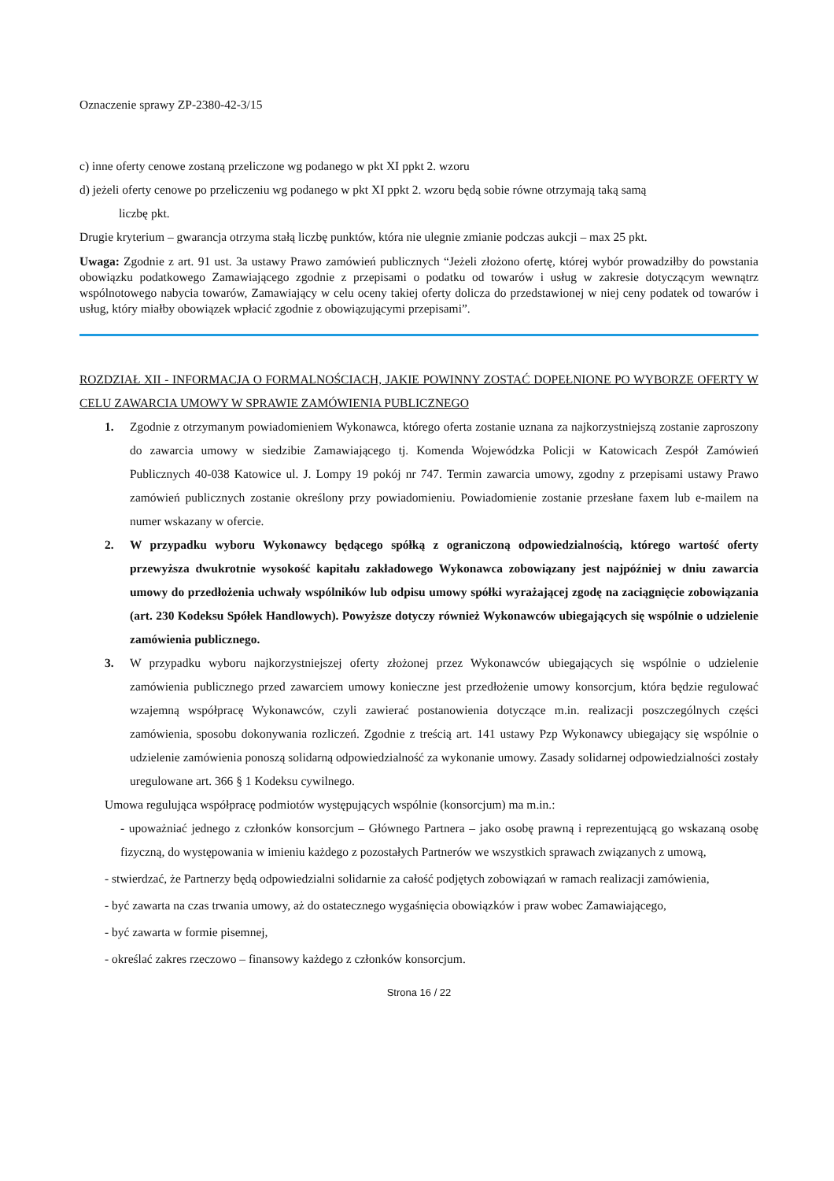Oznaczenie sprawy ZP-2380-42-3/15
c) inne oferty cenowe zostaną przeliczone wg podanego w pkt XI ppkt 2. wzoru
d) jeżeli oferty cenowe po przeliczeniu wg podanego w pkt XI ppkt 2. wzoru będą sobie równe otrzymają taką samą
liczbę pkt.
Drugie kryterium – gwarancja otrzyma stałą liczbę punktów, która nie ulegnie zmianie podczas aukcji – max 25 pkt.
Uwaga: Zgodnie z art. 91 ust. 3a ustawy Prawo zamówień publicznych “Jeżeli złożono ofertę, której wybór prowadziłby do powstania obowiązku podatkowego Zamawiającego zgodnie z przepisami o podatku od towarów i usług w zakresie dotyczącym wewnątrz wspólnotowego nabycia towarów, Zamawiający w celu oceny takiej oferty dolicza do przedstawionej w niej ceny podatek od towarów i usług, który miałby obowiązek wpłacić zgodnie z obowiązującymi przepisami”.
ROZDZIAŁ XII - INFORMACJA O FORMALNOŚCIACH, JAKIE POWINNY ZOSTAĆ DOPEŁNIONE PO WYBORZE OFERTY W CELU ZAWARCIA UMOWY W SPRAWIE ZAMÓWIENIA PUBLICZNEGO
1. Zgodnie z otrzymanym powiadomieniem Wykonawca, którego oferta zostanie uznana za najkorzystniejszą zostanie zaproszony do zawarcia umowy w siedzibie Zamawiającego tj. Komenda Wojewódzka Policji w Katowicach Zespół Zamówień Publicznych 40-038 Katowice ul. J. Lompy 19 pokój nr 747. Termin zawarcia umowy, zgodny z przepisami ustawy Prawo zamówień publicznych zostanie określony przy powiadomieniu. Powiadomienie zostanie przesłane faxem lub e-mailem na numer wskazany w ofercie.
2. W przypadku wyboru Wykonawcy będącego spółką z ograniczoną odpowiedzialnością, którego wartość oferty przewyższa dwukrotnie wysokość kapitału zakładowego Wykonawca zobowiązany jest najpóźniej w dniu zawarcia umowy do przedłożenia uchwały wspólników lub odpisu umowy spółki wyrażającej zgodę na zaciągnięcie zobowiązania (art. 230 Kodeksu Spółek Handlowych). Powyższe dotyczy również Wykonawców ubiegających się wspólnie o udzielenie zamówienia publicznego.
3. W przypadku wyboru najkorzystniejszej oferty złożonej przez Wykonawców ubiegających się wspólnie o udzielenie zamówienia publicznego przed zawarciem umowy konieczne jest przedłożenie umowy konsorcjum, która będzie regulować wzajemną współpracę Wykonawców, czyli zawierać postanowienia dotyczące m.in. realizacji poszczególnych części zamówienia, sposobu dokonywania rozliczeń. Zgodnie z treścią art. 141 ustawy Pzp Wykonawcy ubiegający się wspólnie o udzielenie zamówienia ponoszą solidarną odpowiedzialność za wykonanie umowy. Zasady solidarnej odpowiedzialności zostały uregulowane art. 366 § 1 Kodeksu cywilnego.
Umowa regulująca współpracę podmiotów występujących wspólnie (konsorcjum) ma m.in.:
- upoważniać jednego z członków konsorcjum – Głównego Partnera – jako osobę prawną i reprezentującą go wskazaną osobę fizyczną, do występowania w imieniu każdego z pozostałych Partnerów we wszystkich sprawach związanych z umową,
- stwierdzać, że Partnerzy będą odpowiedzialni solidarnie za całość podjętych zobowiązań w ramach realizacji zamówienia,
- być zawarta na czas trwania umowy, aż do ostatecznego wygaśnięcia obowiązków i praw wobec Zamawiającego,
- być zawarta w formie pisemnej,
- określać zakres rzeczowo – finansowy każdego z członków konsorcjum.
Strona 16 / 22